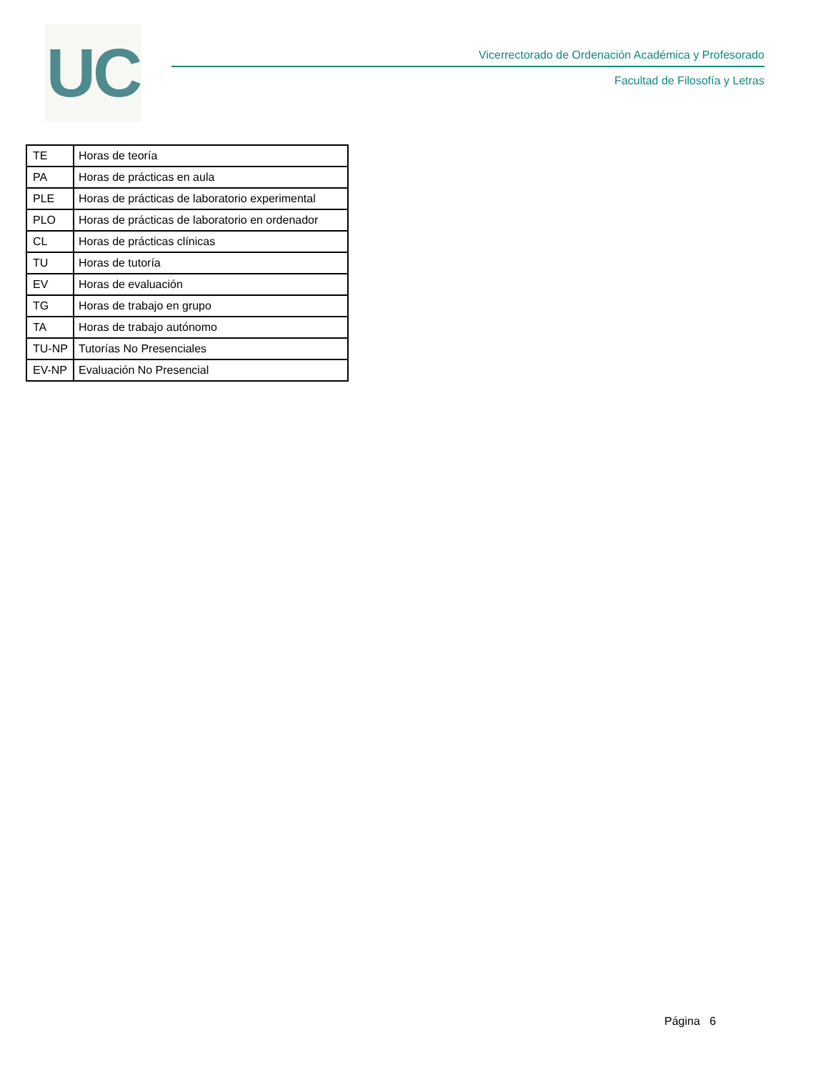UC
Vicerrectorado de Ordenación Académica y Profesorado
Facultad de Filosofía y Letras
| TE | Horas de teoría |
| PA | Horas de prácticas en aula |
| PLE | Horas de prácticas de laboratorio experimental |
| PLO | Horas de prácticas de laboratorio en ordenador |
| CL | Horas de prácticas clínicas |
| TU | Horas de tutoría |
| EV | Horas de evaluación |
| TG | Horas de trabajo en grupo |
| TA | Horas de trabajo autónomo |
| TU-NP | Tutorías No Presenciales |
| EV-NP | Evaluación No Presencial |
Página 6